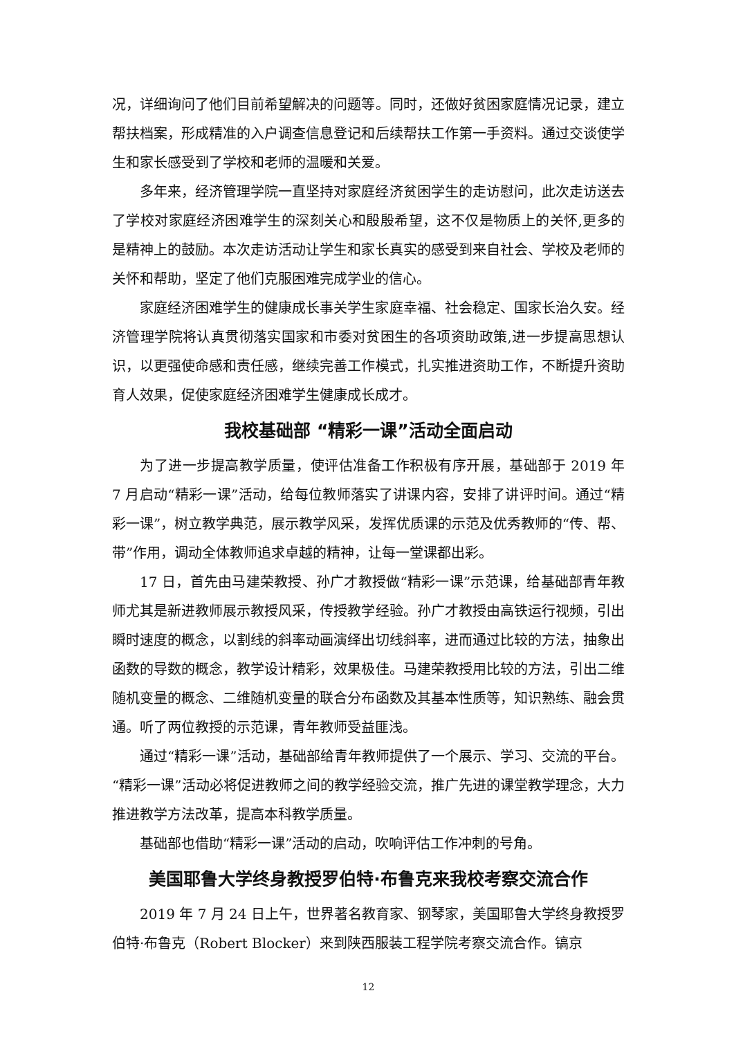况，详细询问了他们目前希望解决的问题等。同时，还做好贫困家庭情况记录，建立帮扶档案，形成精准的入户调查信息登记和后续帮扶工作第一手资料。通过交谈使学生和家长感受到了学校和老师的温暖和关爱。
多年来，经济管理学院一直坚持对家庭经济贫困学生的走访慰问，此次走访送去了学校对家庭经济困难学生的深刻关心和殷殷希望，这不仅是物质上的关怀,更多的是精神上的鼓励。本次走访活动让学生和家长真实的感受到来自社会、学校及老师的关怀和帮助，坚定了他们克服困难完成学业的信心。
家庭经济困难学生的健康成长事关学生家庭幸福、社会稳定、国家长治久安。经济管理学院将认真贯彻落实国家和市委对贫困生的各项资助政策,进一步提高思想认识，以更强使命感和责任感，继续完善工作模式，扎实推进资助工作，不断提升资助育人效果，促使家庭经济困难学生健康成长成才。
我校基础部 “精彩一课”活动全面启动
为了进一步提高教学质量，使评估准备工作积极有序开展，基础部于 2019 年 7 月启动“精彩一课”活动，给每位教师落实了讲课内容，安排了讲评时间。通过“精彩一课”，树立教学典范，展示教学风采，发挥优质课的示范及优秀教师的“传、帮、带”作用，调动全体教师追求卓越的精神，让每一堂课都出彩。
17 日，首先由马建荣教授、孙广才教授做“精彩一课”示范课，给基础部青年教师尤其是新进教师展示教授风采，传授教学经验。孙广才教授由高铁运行视频，引出瞬时速度的概念，以割线的斜率动画演绎出切线斜率，进而通过比较的方法，抽象出函数的导数的概念，教学设计精彩，效果极佳。马建荣教授用比较的方法，引出二维随机变量的概念、二维随机变量的联合分布函数及其基本性质等，知识熟练、融会贯通。听了两位教授的示范课，青年教师受益匪浅。
通过“精彩一课”活动，基础部给青年教师提供了一个展示、学习、交流的平台。“精彩一课”活动必将促进教师之间的教学经验交流，推广先进的课堂教学理念，大力推进教学方法改革，提高本科教学质量。
基础部也借助“精彩一课”活动的启动，吹响评估工作冲刺的号角。
美国耶鲁大学终身教授罗伯特·布鲁克来我校考察交流合作
2019 年 7 月 24 日上午，世界著名教育家、钢琴家，美国耶鲁大学终身教授罗伯特·布鲁克（Robert Blocker）来到陕西服装工程学院考察交流合作。镐京
12